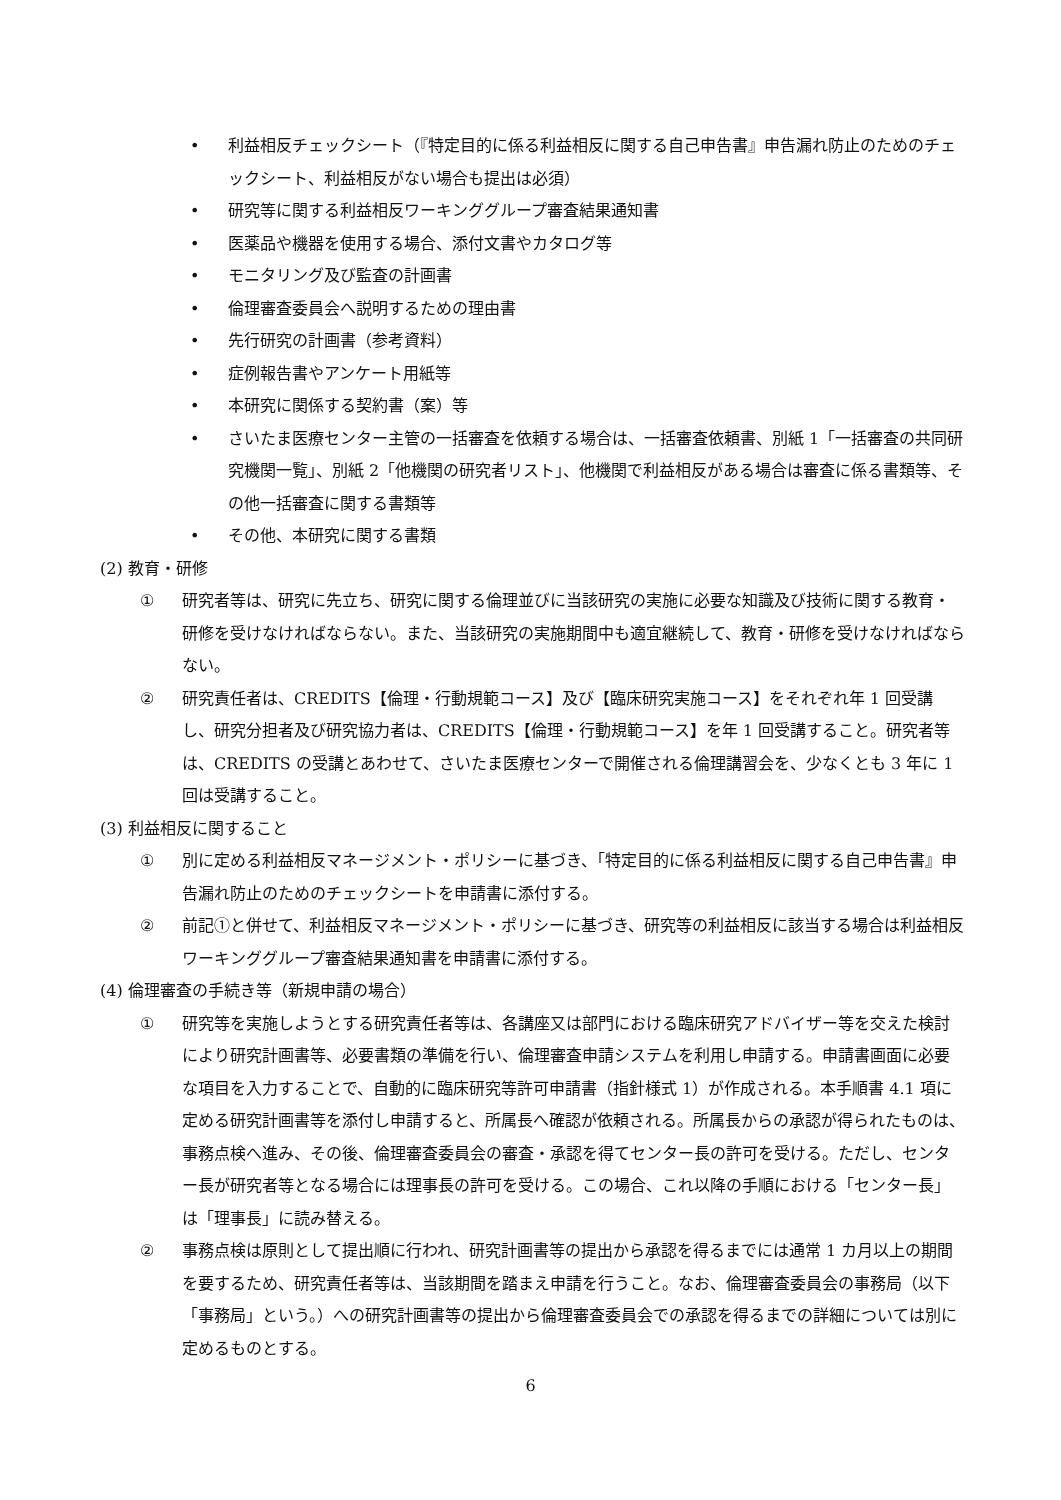• 利益相反チェックシート（『特定目的に係る利益相反に関する自己申告書』申告漏れ防止のためのチェックシート、利益相反がない場合も提出は必須）
• 研究等に関する利益相反ワーキンググループ審査結果通知書
• 医薬品や機器を使用する場合、添付文書やカタログ等
• モニタリング及び監査の計画書
• 倫理審査委員会へ説明するための理由書
• 先行研究の計画書（参考資料）
• 症例報告書やアンケート用紙等
• 本研究に関係する契約書（案）等
• さいたま医療センター主管の一括審査を依頼する場合は、一括審査依頼書、別紙 1「一括審査の共同研究機関一覧」、別紙 2「他機関の研究者リスト」、他機関で利益相反がある場合は審査に係る書類等、その他一括審査に関する書類等
• その他、本研究に関する書類
(2) 教育・研修
① 研究者等は、研究に先立ち、研究に関する倫理並びに当該研究の実施に必要な知識及び技術に関する教育・研修を受けなければならない。また、当該研究の実施期間中も適宜継続して、教育・研修を受けなければならない。
② 研究責任者は、CREDITS【倫理・行動規範コース】及び【臨床研究実施コース】をそれぞれ年 1 回受講し、研究分担者及び研究協力者は、CREDITS【倫理・行動規範コース】を年 1 回受講すること。研究者等は、CREDITS の受講とあわせて、さいたま医療センターで開催される倫理講習会を、少なくとも 3 年に 1 回は受講すること。
(3) 利益相反に関すること
① 別に定める利益相反マネージメント・ポリシーに基づき、「特定目的に係る利益相反に関する自己申告書』申告漏れ防止のためのチェックシートを申請書に添付する。
② 前記①と併せて、利益相反マネージメント・ポリシーに基づき、研究等の利益相反に該当する場合は利益相反ワーキンググループ審査結果通知書を申請書に添付する。
(4) 倫理審査の手続き等（新規申請の場合）
① 研究等を実施しようとする研究責任者等は、各講座又は部門における臨床研究アドバイザー等を交えた検討により研究計画書等、必要書類の準備を行い、倫理審査申請システムを利用し申請する。申請書画面に必要な項目を入力することで、自動的に臨床研究等許可申請書（指針様式 1）が作成される。本手順書 4.1 項に定める研究計画書等を添付し申請すると、所属長へ確認が依頼される。所属長からの承認が得られたものは、事務点検へ進み、その後、倫理審査委員会の審査・承認を得てセンター長の許可を受ける。ただし、センター長が研究者等となる場合には理事長の許可を受ける。この場合、これ以降の手順における「センター長」は「理事長」に読み替える。
② 事務点検は原則として提出順に行われ、研究計画書等の提出から承認を得るまでには通常 1 カ月以上の期間を要するため、研究責任者等は、当該期間を踏まえ申請を行うこと。なお、倫理審査委員会の事務局（以下「事務局」という。）への研究計画書等の提出から倫理審査委員会での承認を得るまでの詳細については別に定めるものとする。
6